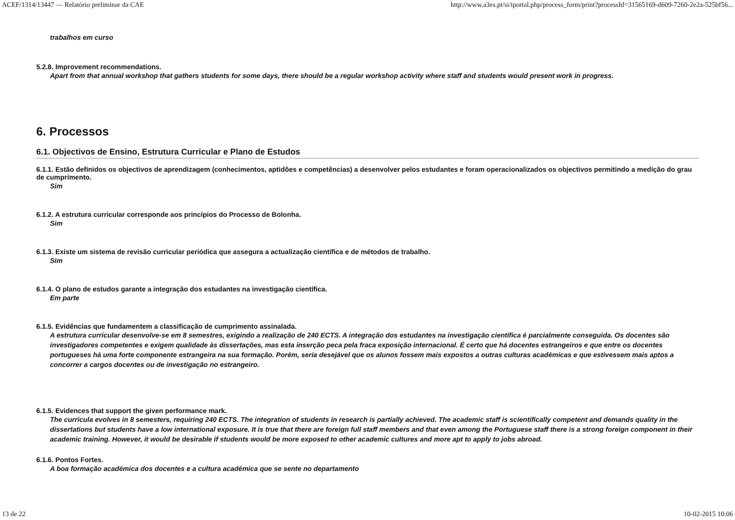ACEF/1314/13447 — Relatório preliminar da CAE http://www.a3es.pt/si/iportal.php/process_form/print?processId=31565169-d609-7260-2e2a-525bf56...
trabalhos em curso
5.2.8. Improvement recommendations.
Apart from that annual workshop that gathers students for some days, there should be a regular workshop activity where staff and students would present work in progress.
6. Processos
6.1. Objectivos de Ensino, Estrutura Curricular e Plano de Estudos
6.1.1. Estão definidos os objectivos de aprendizagem (conhecimentos, aptidões e competências) a desenvolver pelos estudantes e foram operacionalizados os objectivos permitindo a medição do grau de cumprimento.
Sim
6.1.2. A estrutura curricular corresponde aos princípios do Processo de Bolonha.
Sim
6.1.3. Existe um sistema de revisão curricular periódica que assegura a actualização científica e de métodos de trabalho.
Sim
6.1.4. O plano de estudos garante a integração dos estudantes na investigação científica.
Em parte
6.1.5. Evidências que fundamentem a classificação de cumprimento assinalada.
A estrutura curricular desenvolve-se em 8 semestres, exigindo a realização de 240 ECTS. A integração dos estudantes na investigação científica é parcialmente conseguida. Os docentes são investigadores competentes e exigem qualidade às dissertações, mas esta inserção peca pela fraca exposição internacional. É certo que há docentes estrangeiros e que entre os docentes portugueses há uma forte componente estrangeira na sua formação. Porém, seria desejável que os alunos fossem mais expostos a outras culturas académicas e que estivessem mais aptos a concorrer a cargos docentes ou de investigação no estrangeiro.
6.1.5. Evidences that support the given performance mark.
The curricula evolves in 8 semesters, requiring 240 ECTS. The integration of students in research is partially achieved. The academic staff is scientifically competent and demands quality in the dissertations but students have a low international exposure. It is true that there are foreign full staff members and that even among the Portuguese staff there is a strong foreign component in their academic training. However, it would be desirable if students would be more exposed to other academic cultures and more apt to apply to jobs abroad.
6.1.6. Pontos Fortes.
A boa formação académica dos docentes e a cultura académica que se sente no departamento
13 de 22 10-02-2015 10:06